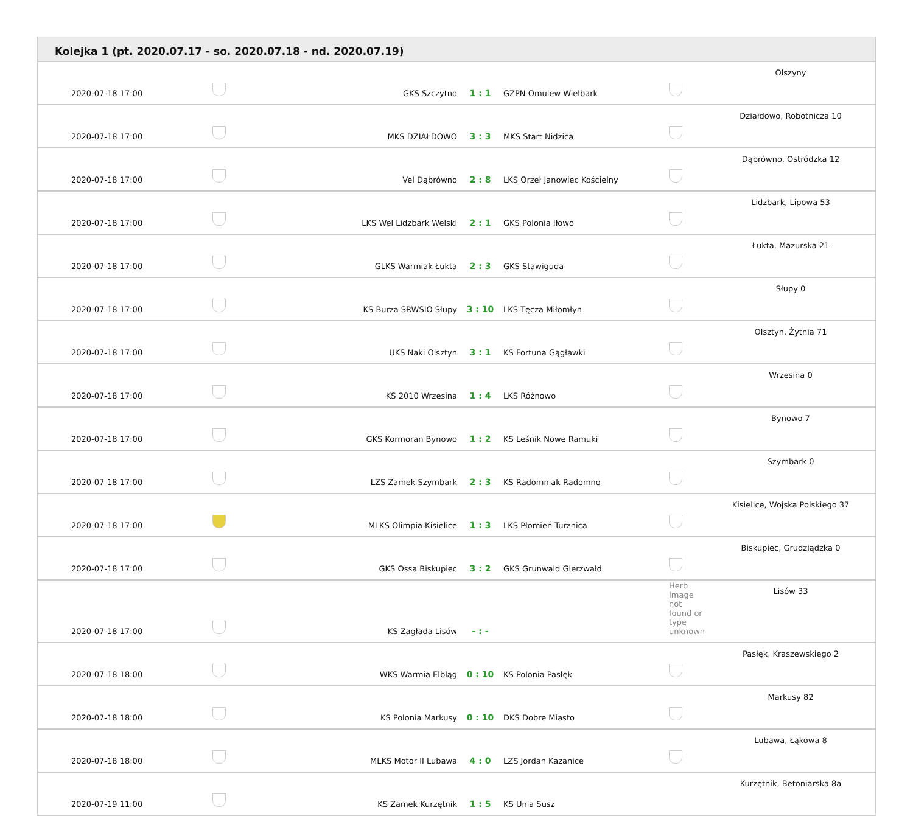Kolejka 1 (pt. 2020.07.17 - so. 2020.07.18 - nd. 2020.07.19)
| 2020-07-18 17:00 | | GKS Szczytno | 1 : 1 | GZPN Omulew Wielbark | | Olszyny |
| 2020-07-18 17:00 | | MKS DZIAŁDOWO | 3 : 3 | MKS Start Nidzica | | Działdowo, Robotnicza 10 |
| 2020-07-18 17:00 | | Vel Dąbrówno | 2 : 8 | LKS Orzeł Janowiec Kościelny | | Dąbrówno, Ostródzka 12 |
| 2020-07-18 17:00 | | LKS Wel Lidzbark Welski | 2 : 1 | GKS Polonia Iłowo | | Lidzbark, Lipowa 53 |
| 2020-07-18 17:00 | | GLKS Warmiak Łukta | 2 : 3 | GKS Stawiguda | | Łukta, Mazurska 21 |
| 2020-07-18 17:00 | | KS Burza SRWSIO Słupy | 3 : 10 | LKS Tęcza Miłomłyn | | Słupy 0 |
| 2020-07-18 17:00 | | UKS Naki Olsztyn | 3 : 1 | KS Fortuna Gągławki | | Olsztyn, Żytnia 71 |
| 2020-07-18 17:00 | | KS 2010 Wrzesina | 1 : 4 | LKS Różnowo | | Wrzesina 0 |
| 2020-07-18 17:00 | | GKS Kormoran Bynowo | 1 : 2 | KS Leśnik Nowe Ramuki | | Bynowo 7 |
| 2020-07-18 17:00 | | LZS Zamek Szymbark | 2 : 3 | KS Radomniak Radomno | | Szymbark 0 |
| 2020-07-18 17:00 | | MLKS Olimpia Kisielice | 1 : 3 | LKS Płomień Turznica | | Kisielice, Wojska Polskiego 37 |
| 2020-07-18 17:00 | | GKS Ossa Biskupiec | 3 : 2 | GKS Grunwald Gierzwałd | | Biskupiec, Grudziądzka 0 |
| 2020-07-18 17:00 | | KS Zagłada Lisów | - : - | | Herb Image not found or type unknown | Lisów 33 |
| 2020-07-18 18:00 | | WKS Warmia Elbląg | 0 : 10 | KS Polonia Pasłęk | | Pasłęk, Kraszewskiego 2 |
| 2020-07-18 18:00 | | KS Polonia Markusy | 0 : 10 | DKS Dobre Miasto | | Markusy 82 |
| 2020-07-18 18:00 | | MLKS Motor II Lubawa | 4 : 0 | LZS Jordan Kazanice | | Lubawa, Łąkowa 8 |
| 2020-07-19 11:00 | | KS Zamek Kurzętnik | 1 : 5 | KS Unia Susz | | Kurzętnik, Betoniarska 8a |